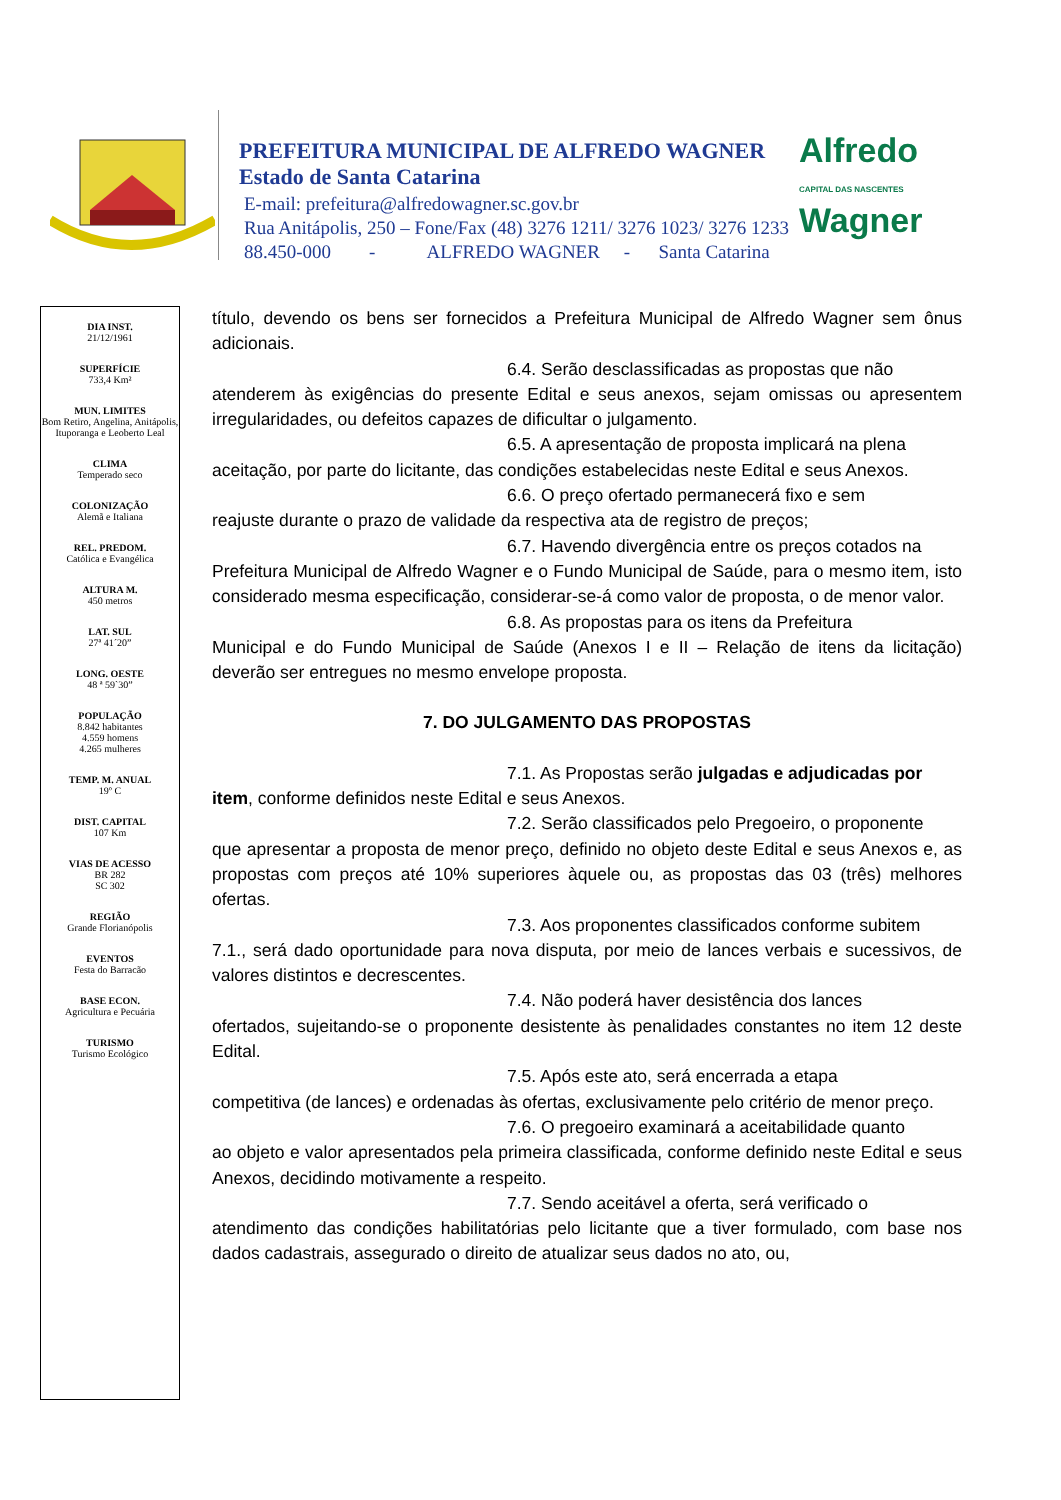PREFEITURA MUNICIPAL DE ALFREDO WAGNER
Estado de Santa Catarina
E-mail: prefeitura@alfredowagner.sc.gov.br
Rua Anitápolis, 250 – Fone/Fax (48) 3276 1211/ 3276 1023/ 3276 1233
88.450-000 - ALFREDO WAGNER - Santa Catarina
Alfredo
CAPITAL DAS NASCENTES
Wagner
DIA INST.
21/12/1961
SUPERFÍCIE
733,4 Km²
MUN. LIMITES
Bom Retiro, Angelina, Anitápolis, Ituporanga e Leoberto Leal
CLIMA
Temperado seco
COLONIZAÇÃO
Alemã e Italiana
REL. PREDOM.
Católica e Evangélica
ALTURA M.
450 metros
LAT. SUL
27ª 41´20”
LONG. OESTE
48 ª 59`30”
POPULAÇÃO
8.842 habitantes
4.559 homens
4.265 mulheres
TEMP. M. ANUAL
19º C
DIST. CAPITAL
107 Km
VIAS DE ACESSO
BR 282
SC 302
REGIÃO
Grande Florianópolis
EVENTOS
Festa do Barracão
BASE ECON.
Agricultura e Pecuária
TURISMO
Turismo Ecológico
título, devendo os bens ser fornecidos a Prefeitura Municipal de Alfredo Wagner sem ônus adicionais.
6.4. Serão desclassificadas as propostas que não
atenderem às exigências do presente Edital e seus anexos, sejam omissas ou apresentem irregularidades, ou defeitos capazes de dificultar o julgamento.
6.5. A apresentação de proposta implicará na plena
aceitação, por parte do licitante, das condições estabelecidas neste Edital e seus Anexos.
6.6. O preço ofertado permanecerá fixo e sem
reajuste durante o prazo de validade da respectiva ata de registro de preços;
6.7. Havendo divergência entre os preços cotados na
Prefeitura Municipal de Alfredo Wagner e o Fundo Municipal de Saúde, para o mesmo item, isto considerado mesma especificação, considerar-se-á como valor de proposta, o de menor valor.
6.8. As propostas para os itens da Prefeitura
Municipal e do Fundo Municipal de Saúde (Anexos I e II – Relação de itens da licitação) deverão ser entregues no mesmo envelope proposta.
7. DO JULGAMENTO DAS PROPOSTAS
7.1. As Propostas serão julgadas e adjudicadas por
item, conforme definidos neste Edital e seus Anexos.
7.2. Serão classificados pelo Pregoeiro, o proponente
que apresentar a proposta de menor preço, definido no objeto deste Edital e seus Anexos e, as propostas com preços até 10% superiores àquele ou, as propostas das 03 (três) melhores ofertas.
7.3. Aos proponentes classificados conforme subitem
7.1., será dado oportunidade para nova disputa, por meio de lances verbais e sucessivos, de valores distintos e decrescentes.
7.4. Não poderá haver desistência dos lances
ofertados, sujeitando-se o proponente desistente às penalidades constantes no item 12 deste Edital.
7.5. Após este ato, será encerrada a etapa
competitiva (de lances) e ordenadas às ofertas, exclusivamente pelo critério de menor preço.
7.6. O pregoeiro examinará a aceitabilidade quanto
ao objeto e valor apresentados pela primeira classificada, conforme definido neste Edital e seus Anexos, decidindo motivamente a respeito.
7.7. Sendo aceitável a oferta, será verificado o
atendimento das condições habilitatórias pelo licitante que a tiver formulado, com base nos dados cadastrais, assegurado o direito de atualizar seus dados no ato, ou,